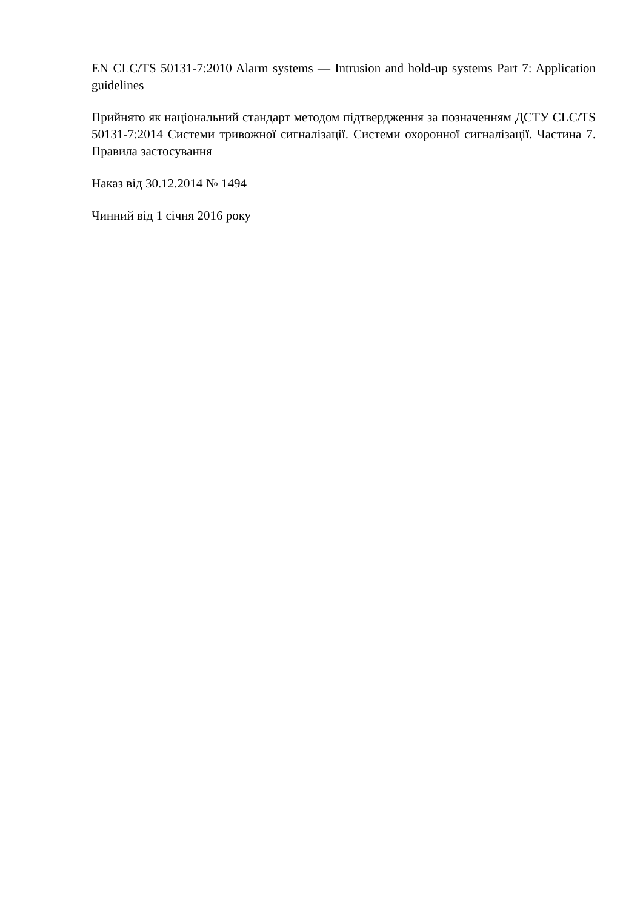EN CLC/TS 50131-7:2010 Alarm systems — Intrusion and hold-up systems Part 7: Application guidelines
Прийнято як національний стандарт методом підтвердження за позначенням ДСТУ CLC/TS 50131-7:2014 Системи тривожної сигналізації. Системи охоронної сигналізації. Частина 7. Правила застосування
Наказ від 30.12.2014 № 1494
Чинний від 1 січня 2016 року